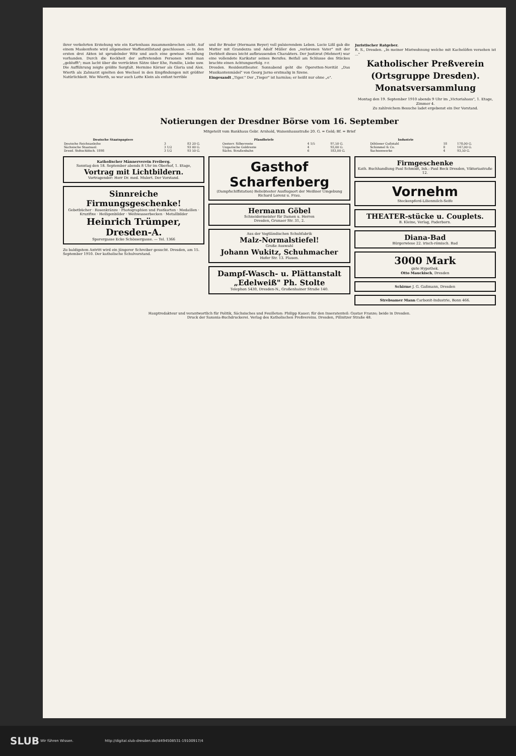ihrer verkehrten Erziehung wie ein Kartenhaus zusammenbrechen sieht. Auf einem Maskenfeste wird allgemeiner Waffenstillstand geschlossen. — In den ersten drei Akten ist sprudelnder Witz und auch eine gewisse Handlung vorhanden. Durch die Keckheit der auftretenden Personen wird man „geblufft"; man lacht über die verrückten Sätze über Ehe, Familie, Liebe usw. Die Aufführung zeigte größte Sorgfalt. Hermine Körner als Gloria und Alex. Wierth als Zahnarzt spielten den Wechsel in den Empfindungen mit größter Natürlichkeit. Wie Wierth, so war auch Lotte Klein als enfant terrible
und ihr Bruder (Hermann Beyer) voll pulsierendem Leben. Lucie Lißl gab die Mutter mit Grandezza und Adolf Müller den „verlorenen Vater" mit der Derbheit dieses leicht aufbrausenden Charakters. Der Justizrat (Mehnert) war eine vollendete Karikatur seines Berufes. Beifall am Schlusse des Stückes brachte einen Achtungserfolg. r-r.
Dresden. Residenztheater. Sonnabend geht die Operetten-Novität „Das Musikantenmädel" von Georg Jarno erstmalig in Szene.
Eingesandt „Tiger." Der „Tieger" ist harmlos; er heißt nur ohne „e".
Juristischer Ratgeber.
R. S., Dresden. „In meiner Mietwohnung welche mit Kachelöfen versehen ist ..."
Katholischer Preßverein
(Ortsgruppe Dresden).
Monatsversammlung
Montag den 19. September 1910 abends 9 Uhr im „Victoriahaus", 1. Etage, Zimmer 4.
Zu zahlreichem Besuche ladet ergebenst ein Der Vorstand.
Notierungen der Dresdner Börse vom 16. September
Mitgeteilt vom Bankhaus Gebr. Arnhold, Waisenhausstraße 20. G. = Geld; Bf. = Brief
| Deutsche Staatspapiere | | | Pfandbriefe | | | Industrie | | |
| --- | --- | --- | --- | --- | --- | --- | --- | --- |
| Deutsche Reichsanleihe | 3 | 83 20 G. | Oesterr. Silberrente | 4 1/5 | 97,50 G. | Döhlener Gußstahl | 18 | 178,00 G. |
| Sächsische Staatsanl. | 3 1/2 | 93 00 G. | Ungarische Goldrente | 4 | 93,00 G. | Schimmel & Co. | 8 | 147,00 G. |
| Dresd. Stdtschldsch. 1898 | 3 1/2 | 93 50 G. | Sächs. Straßenbahn | 6 | 183,00 G. | Sachsenwerke | 4 | 93,50 G. |
Katholischer Männerverein Freiberg.
Sonntag den 18. September abends 8 Uhr im Oberhof, 1. Etage,
Vortrag mit Lichtbildern.
Vortragender: Herr Dr. med. Mulert. Der Vorstand.
Sinnreiche Firmungsgeschenke!
Gebetbücher · Rosenkränze · Photographien und Postkarten · Medaillen · Kruzifixe · Heiligenbilder · Weihwasserbecken · Metallbilder
Heinrich Trümper, Dresden-A.
Sporergasse Ecke Schössergasse. — Tel. 1366
Zu baldigstem Antritt wird ein jüngerer Schreiber gesucht. Dresden, am 15. September 1910. Der katholische Schulvorstand.
Gasthof Scharfenberg
(Dampfschiffstation) Beliebtester Ausflugsort der Meißner Umgebung
Richard Lorenz u. Frau.
Hermann Göbel
Schneidermeister für Damen u. Herren
Dresden, Grunaer Str. 31, 2.
Aus der Vogtländischen Schuhfabrik
Malz-Normalstiefel!
Große Auswahl
Johann Wukitz, Schuhmacher
Hofer Str. 13. Plauen.
Dampf-Wasch- u. Plättanstalt „Edelweiß" Ph. Stolte
Telephon 5430, Dresden-N., Großenhainer Straße 140.
Firmgeschenke
Kath. Buchhandlung Paul Schmidt, Inh.: Paul Beck Dresden, Viktoriastraße 12.
Vornehm
Steckenpferd-Lilienmilch-Seife
THEATER-stücke u. Couplets.
B. Kleine, Verlag, Paderborn.
Diana-Bad
Bürgerwiese 22. irisch-römisch. Bad
3000 Mark
gute Hypothek.
Otto Mauckisch, Dresden
Schirme J. G. Gaßmann, Dresden
Strebsamer Mann Carbonit-Industrie, Bonn 466.
Hauptredakteur und verantwortlich für Politik, Sächsisches und Feuilleton: Philipp Kauer; für den Inseratenteil: Gustav Franze; beide in Dresden.
Druck der Saxonia-Buchdruckerei. Verlag des Katholischen Preßvereins. Dresden, Pillnitzer Straße 48.
SLUB Wir führen Wissen. http://digital.slub-dresden.de/id494508531-19100917/4